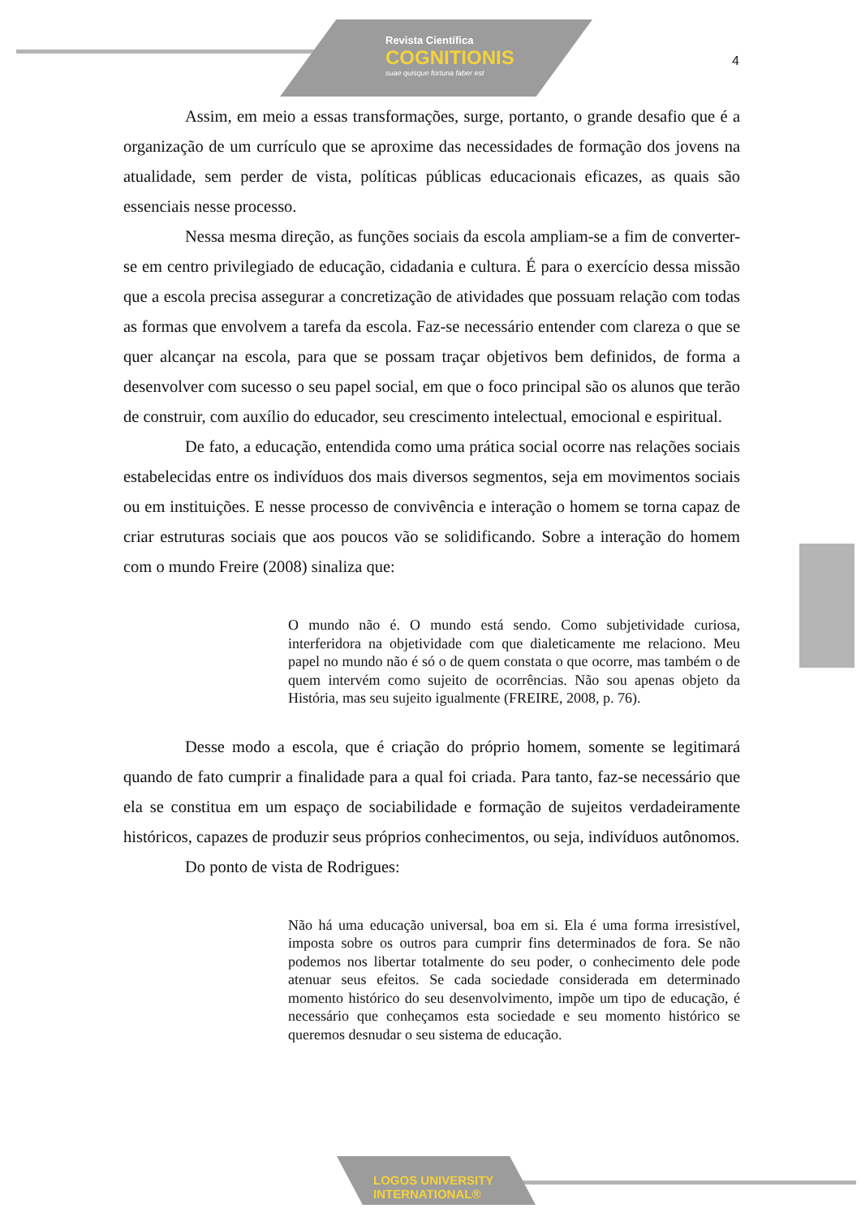Revista Científica
COGNITIONIS
suae quisque fortuna faber est
4
Assim, em meio a essas transformações, surge, portanto, o grande desafio que é a organização de um currículo que se aproxime das necessidades de formação dos jovens na atualidade, sem perder de vista, políticas públicas educacionais eficazes, as quais são essenciais nesse processo.
Nessa mesma direção, as funções sociais da escola ampliam-se a fim de converter-se em centro privilegiado de educação, cidadania e cultura. É para o exercício dessa missão que a escola precisa assegurar a concretização de atividades que possuam relação com todas as formas que envolvem a tarefa da escola. Faz-se necessário entender com clareza o que se quer alcançar na escola, para que se possam traçar objetivos bem definidos, de forma a desenvolver com sucesso o seu papel social, em que o foco principal são os alunos que terão de construir, com auxílio do educador, seu crescimento intelectual, emocional e espiritual.
De fato, a educação, entendida como uma prática social ocorre nas relações sociais estabelecidas entre os indivíduos dos mais diversos segmentos, seja em movimentos sociais ou em instituições. E nesse processo de convivência e interação o homem se torna capaz de criar estruturas sociais que aos poucos vão se solidificando. Sobre a interação do homem com o mundo Freire (2008) sinaliza que:
O mundo não é. O mundo está sendo. Como subjetividade curiosa, interferidora na objetividade com que dialeticamente me relaciono. Meu papel no mundo não é só o de quem constata o que ocorre, mas também o de quem intervém como sujeito de ocorrências. Não sou apenas objeto da História, mas seu sujeito igualmente (FREIRE, 2008, p. 76).
Desse modo a escola, que é criação do próprio homem, somente se legitimará quando de fato cumprir a finalidade para a qual foi criada. Para tanto, faz-se necessário que ela se constitua em um espaço de sociabilidade e formação de sujeitos verdadeiramente históricos, capazes de produzir seus próprios conhecimentos, ou seja, indivíduos autônomos.
Do ponto de vista de Rodrigues:
Não há uma educação universal, boa em si. Ela é uma forma irresistível, imposta sobre os outros para cumprir fins determinados de fora. Se não podemos nos libertar totalmente do seu poder, o conhecimento dele pode atenuar seus efeitos. Se cada sociedade considerada em determinado momento histórico do seu desenvolvimento, impõe um tipo de educação, é necessário que conheçamos esta sociedade e seu momento histórico se queremos desnudar o seu sistema de educação.
LOGOS UNIVERSITY
INTERNATIONAL®